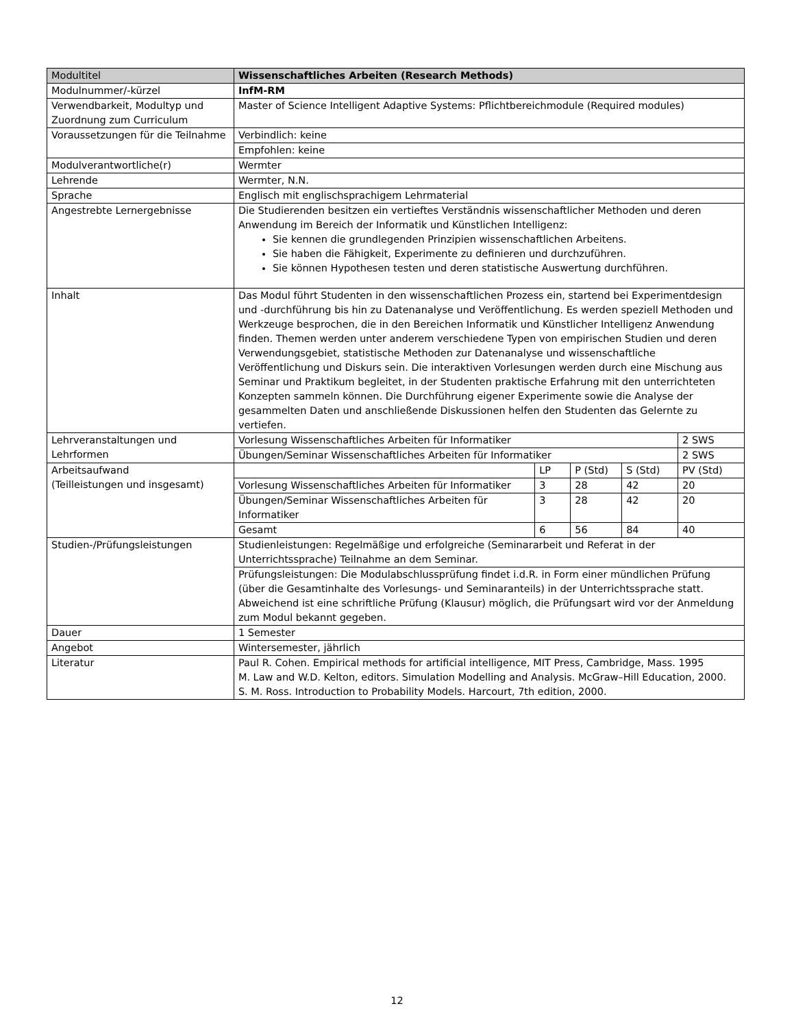| Modultitel | Wissenschaftliches Arbeiten (Research Methods) | | | | |
| Modulnummer/-kürzel | InfM-RM | | | | |
| Verwendbarkeit, Modultyp und Zuordnung zum Curriculum | Master of Science Intelligent Adaptive Systems: Pflichtbereichmodule (Required modules) | | | | |
| Voraussetzungen für die Teilnahme | Verbindlich: keine | | | | |
| | Empfohlen: keine | | | | |
| Modulverantwortliche(r) | Wermter | | | | |
| Lehrende | Wermter, N.N. | | | | |
| Sprache | Englisch mit englischsprachigem Lehrmaterial | | | | |
| Angestrebte Lernergebnisse | Die Studierenden besitzen ein vertieftes Verständnis wissenschaftlicher Methoden und deren Anwendung im Bereich der Informatik und Künstlichen Intelligenz: Sie kennen die grundlegenden Prinzipien wissenschaftlichen Arbeitens. Sie haben die Fähigkeit, Experimente zu definieren und durchzuführen. Sie können Hypothesen testen und deren statistische Auswertung durchführen. | | | | |
| Inhalt | Das Modul führt Studenten in den wissenschaftlichen Prozess ein, startend bei Experimentdesign und -durchführung bis hin zu Datenanalyse und Veröffentlichung. Es werden speziell Methoden und Werkzeuge besprochen, die in den Bereichen Informatik und Künstlicher Intelligenz Anwendung finden. Themen werden unter anderem verschiedene Typen von empirischen Studien und deren Verwendungsgebiet, statistische Methoden zur Datenanalyse und wissenschaftliche Veröffentlichung und Diskurs sein. Die interaktiven Vorlesungen werden durch eine Mischung aus Seminar und Praktikum begleitet, in der Studenten praktische Erfahrung mit den unterrichteten Konzepten sammeln können. Die Durchführung eigener Experimente sowie die Analyse der gesammelten Daten und anschließende Diskussionen helfen den Studenten das Gelernte zu vertiefen. | | | | |
| Lehrveranstaltungen und Lehrformen | Vorlesung Wissenschaftliches Arbeiten für Informatiker | | | | 2 SWS |
| | Übungen/Seminar Wissenschaftliches Arbeiten für Informatiker | | | | 2 SWS |
| Arbeitsaufwand (Teilleistungen und insgesamt) | | LP | P (Std) | S (Std) | PV (Std) |
| | Vorlesung Wissenschaftliches Arbeiten für Informatiker | 3 | 28 | 42 | 20 |
| | Übungen/Seminar Wissenschaftliches Arbeiten für Informatiker | 3 | 28 | 42 | 20 |
| | Gesamt | 6 | 56 | 84 | 40 |
| Studien-/Prüfungsleistungen | Studienleistungen: Regelmäßige und erfolgreiche (Seminararbeit und Referat in der Unterrichtssprache) Teilnahme an dem Seminar. | | | | |
| | Prüfungsleistungen: Die Modulabschlussprüfung findet i.d.R. in Form einer mündlichen Prüfung (über die Gesamtinhalte des Vorlesungs- und Seminaranteils) in der Unterrichtssprache statt. Abweichend ist eine schriftliche Prüfung (Klausur) möglich, die Prüfungsart wird vor der Anmeldung zum Modul bekannt gegeben. | | | | |
| Dauer | 1 Semester | | | | |
| Angebot | Wintersemester, jährlich | | | | |
| Literatur | Paul R. Cohen. Empirical methods for artificial intelligence, MIT Press, Cambridge, Mass. 1995 M. Law and W.D. Kelton, editors. Simulation Modelling and Analysis. McGraw–Hill Education, 2000. S. M. Ross. Introduction to Probability Models. Harcourt, 7th edition, 2000. | | | | |
12